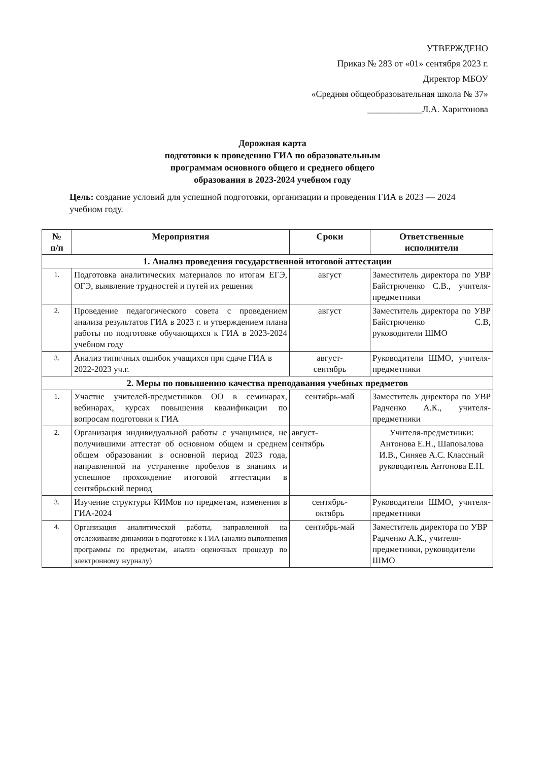УТВЕРЖДЕНО
Приказ № 283 от «01» сентября 2023 г.
Директор МБОУ
«Средняя общеобразовательная школа № 37»
____________Л.А. Харитонова
Дорожная карта
подготовки к проведению ГИА по образовательным
программам основного общего и среднего общего
образования в 2023-2024 учебном году
Цель: создание условий для успешной подготовки, организации и проведения ГИА в 2023 — 2024 учебном году.
| № п/п | Мероприятия | Сроки | Ответственные исполнители |
| --- | --- | --- | --- |
| 1. Анализ проведения государственной итоговой аттестации | | | |
| 1. | Подготовка аналитических материалов по итогам ЕГЭ, ОГЭ, выявление трудностей и путей их решения | август | Заместитель директора по УВР Байстрюченко С.В., учителя-предметники |
| 2. | Проведение педагогического совета с проведением анализа результатов ГИА в 2023 г. и утверждением плана работы по подготовке обучающихся к ГИА в 2023-2024 учебном году | август | Заместитель директора по УВР Байстрюченко С.В, руководители ШМО |
| 3. | Анализ типичных ошибок учащихся при сдаче ГИА в 2022-2023 уч.г. | август- сентябрь | Руководители ШМО, учителя-предметники |
| 2. Меры по повышению качества преподавания учебных предметов | | | |
| 1. | Участие учителей-предметников ОО в семинарах, вебинарах, курсах повышения квалификации по вопросам подготовки к ГИА | сентябрь-май | Заместитель директора по УВР Радченко А.К., учителя- предметники |
| 2. | Организация индивидуальной работы с учащимися, не получившими аттестат об основном общем и среднем общем образовании в основной период 2023 года, направленной на устранение пробелов в знаниях и успешное прохождение итоговой аттестации в сентябрьский период | август- сентябрь | Учителя-предметники: Антонова Е.Н., Шаповалова И.В., Синяев А.С. Классный руководитель Антонова Е.Н. |
| 3. | Изучение структуры КИМов по предметам, изменения в ГИА-2024 | сентябрь- октябрь | Руководители ШМО, учителя-предметники |
| 4. | Организация аналитической работы, направленной на отслеживание динамики в подготовке к ГИА (анализ выполнения программы по предметам, анализ оценочных процедур по электронному журналу) | сентябрь-май | Заместитель директора по УВР Радченко А.К., учителя-предметники, руководители ШМО |